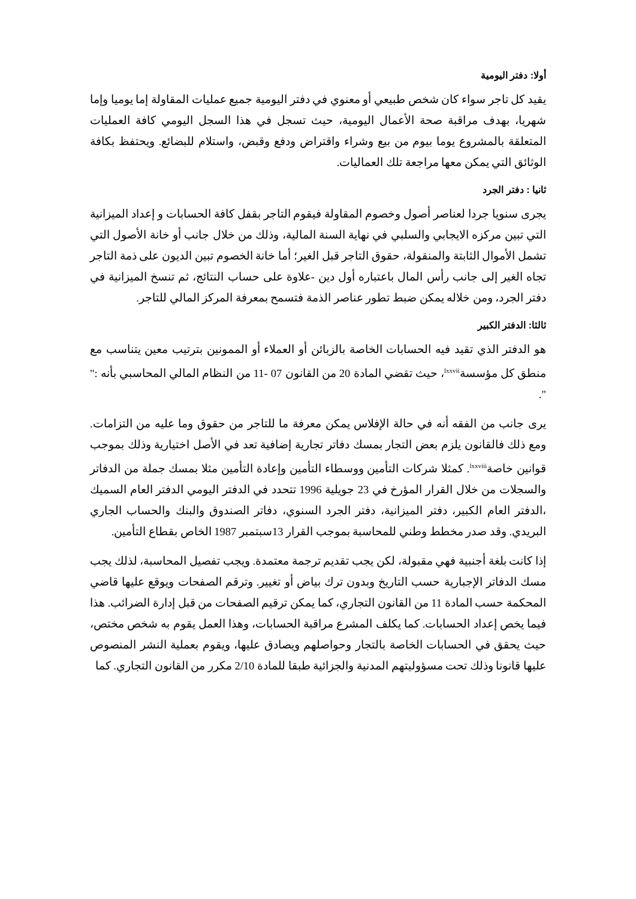أولا: دفتر اليومية
يقيد كل تاجر سواء كان شخص طبيعي أو معنوي في دفتر اليومية جميع عمليات المقاولة إما يوميا وإما شهريا، بهدف مراقبة صحة الأعمال اليومية، حيث تسجل في هذا السجل اليومي كافة العمليات المتعلقة بالمشروع يوما بيوم من بيع وشراء واقتراض ودفع وقبض، واستلام للبضائع. ويحتفظ بكافة الوثائق التي يمكن معها مراجعة تلك العماليات.
ثانيا : دفتر الجرد
يجرى سنويا جردا لعناصر أصول وخصوم المقاولة فيقوم التاجر بقفل كافة الحسابات و إعداد الميزانية التي تبين مركزه الايجابي والسلبي في نهاية السنة المالية، وذلك من خلال جانب أو خانة الأصول التي تشمل الأموال الثابتة والمنقولة، حقوق التاجر قبل الغير؛ أما خانة الخصوم تبين الديون على ذمة التاجر تجاه الغير إلى جانب رأس المال باعتباره أول دين -علاوة على حساب النتائج، ثم تنسخ الميزانية في دفتر الجرد، ومن خلاله يمكن ضبط تطور عناصر الذمة فتسمح بمعرفة المركز المالي للتاجر.
ثالثا: الدفتر الكبير
هو الدفتر الذي تقيد فيه الحسابات الخاصة بالزبائن أو العملاء أو الممونين بترتيب معين يتناسب مع منطق كل مؤسسة<sup>lxxvii</sup>، حيث تقضي المادة 20 من القانون 07 -11 من النظام المالي المحاسبي بأنه :" ".
يرى جانب من الفقه أنه في حالة الإفلاس يمكن معرفة ما للتاجر من حقوق وما عليه من التزامات. ومع ذلك فالقانون يلزم بعض التجار بمسك دفاتر تجارية إضافية تعد في الأصل اختيارية وذلك بموجب قوانين خاصة<sup>lxxviii</sup>. كمثلا شركات التأمين ووسطاء التأمين وإعادة التأمين مثلا بمسك جملة من الدفاتر والسجلات من خلال القرار المؤرخ في 23 جويلية 1996 تتحدد في الدفتر اليومي الدفتر العام السميك ،الدفتر العام الكبير، دفتر الميزانية، دفتر الجرد السنوي، دفاتر الصندوق والبنك والحساب الجاري البريدي. وقد صدر مخطط وطني للمحاسبة بموجب القرار 13سبتمبر 1987 الخاص بقطاع التأمين.
إذا كانت بلغة أجنبية فهي مقبولة، لكن يجب تقديم ترجمة معتمدة. ويجب تفصيل المحاسبة، لذلك يجب مسك الدفاتر الإجبارية حسب التاريخ وبدون ترك بياض أو تغيير. وترقم الصفحات ويوقع عليها قاضي المحكمة حسب المادة 11 من القانون التجاري، كما يمكن ترقيم الصفحات من قبل إدارة الضرائب. هذا فيما يخص إعداد الحسابات. كما يكلف المشرع مراقبة الحسابات، وهذا العمل يقوم به شخص مختص، حيث يحقق في الحسابات الخاصة بالتجار وحواصلهم ويصادق عليها، ويقوم بعملية النشر المنصوص عليها قانونا وذلك تحت مسؤوليتهم المدنية والجزائية طبقا للمادة 2/10 مكرر من القانون التجاري. كما